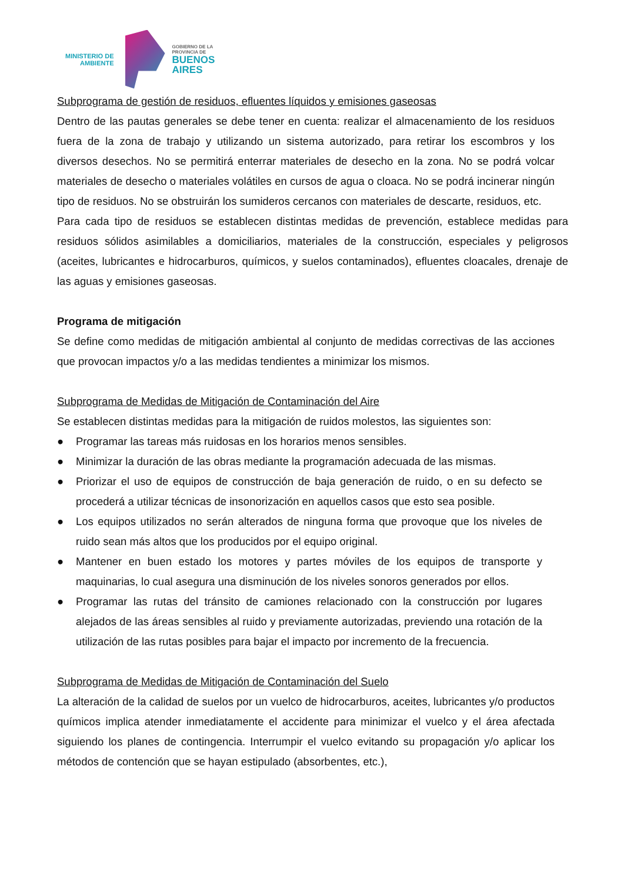MINISTERIO DE
AMBIENTE
GOBIERNO DE LA
PROVINCIA DE
BUENOS
AIRES
Subprograma de gestión de residuos, efluentes líquidos y emisiones gaseosas
Dentro de las pautas generales se debe tener en cuenta: realizar el almacenamiento de los residuos fuera de la zona de trabajo y utilizando un sistema autorizado, para retirar los escombros y los diversos desechos. No se permitirá enterrar materiales de desecho en la zona. No se podrá volcar materiales de desecho o materiales volátiles en cursos de agua o cloaca. No se podrá incinerar ningún tipo de residuos. No se obstruirán los sumideros cercanos con materiales de descarte, residuos, etc.
Para cada tipo de residuos se establecen distintas medidas de prevención, establece medidas para residuos sólidos asimilables a domiciliarios, materiales de la construcción, especiales y peligrosos (aceites, lubricantes e hidrocarburos, químicos, y suelos contaminados), efluentes cloacales, drenaje de las aguas y emisiones gaseosas.
Programa de mitigación
Se define como medidas de mitigación ambiental al conjunto de medidas correctivas de las acciones que provocan impactos y/o a las medidas tendientes a minimizar los mismos.
Subprograma de Medidas de Mitigación de Contaminación del Aire
Se establecen distintas medidas para la mitigación de ruidos molestos, las siguientes son:
● Programar las tareas más ruidosas en los horarios menos sensibles.
● Minimizar la duración de las obras mediante la programación adecuada de las mismas.
● Priorizar el uso de equipos de construcción de baja generación de ruido, o en su defecto se procederá a utilizar técnicas de insonorización en aquellos casos que esto sea posible.
● Los equipos utilizados no serán alterados de ninguna forma que provoque que los niveles de ruido sean más altos que los producidos por el equipo original.
● Mantener en buen estado los motores y partes móviles de los equipos de transporte y maquinarias, lo cual asegura una disminución de los niveles sonoros generados por ellos.
● Programar las rutas del tránsito de camiones relacionado con la construcción por lugares alejados de las áreas sensibles al ruido y previamente autorizadas, previendo una rotación de la utilización de las rutas posibles para bajar el impacto por incremento de la frecuencia.
Subprograma de Medidas de Mitigación de Contaminación del Suelo
La alteración de la calidad de suelos por un vuelco de hidrocarburos, aceites, lubricantes y/o productos químicos implica atender inmediatamente el accidente para minimizar el vuelco y el área afectada siguiendo los planes de contingencia. Interrumpir el vuelco evitando su propagación y/o aplicar los métodos de contención que se hayan estipulado (absorbentes, etc.),